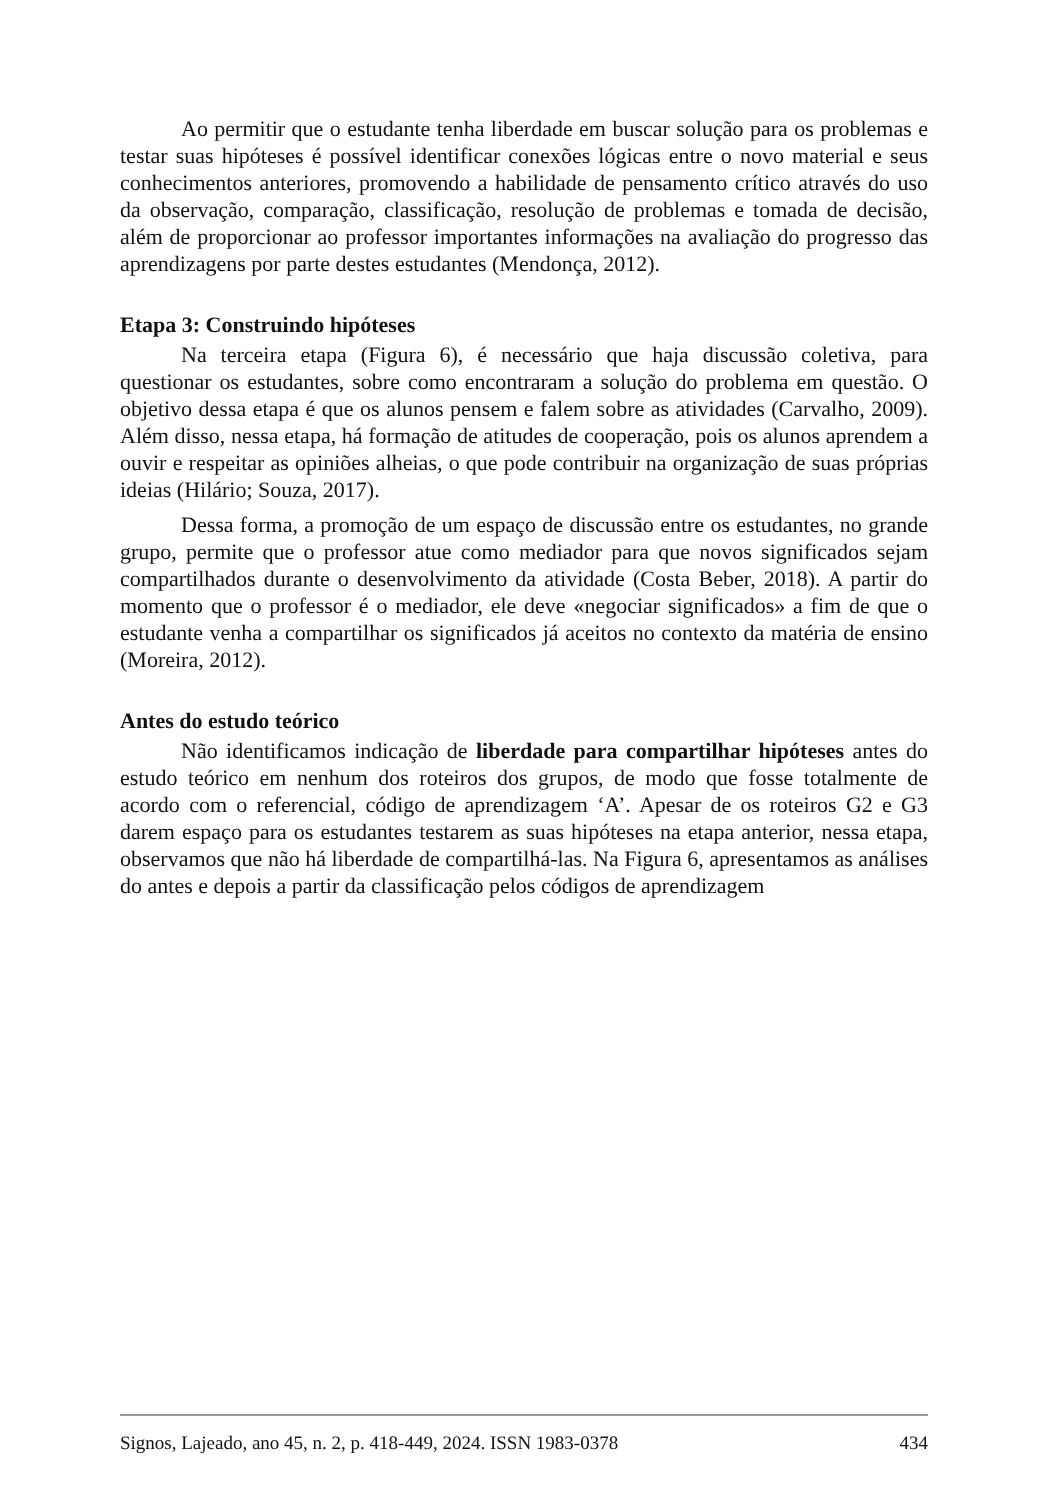Ao permitir que o estudante tenha liberdade em buscar solução para os problemas e testar suas hipóteses é possível identificar conexões lógicas entre o novo material e seus conhecimentos anteriores, promovendo a habilidade de pensamento crítico através do uso da observação, comparação, classificação, resolução de problemas e tomada de decisão, além de proporcionar ao professor importantes informações na avaliação do progresso das aprendizagens por parte destes estudantes (Mendonça, 2012).
Etapa 3: Construindo hipóteses
Na terceira etapa (Figura 6), é necessário que haja discussão coletiva, para questionar os estudantes, sobre como encontraram a solução do problema em questão. O objetivo dessa etapa é que os alunos pensem e falem sobre as atividades (Carvalho, 2009). Além disso, nessa etapa, há formação de atitudes de cooperação, pois os alunos aprendem a ouvir e respeitar as opiniões alheias, o que pode contribuir na organização de suas próprias ideias (Hilário; Souza, 2017).
Dessa forma, a promoção de um espaço de discussão entre os estudantes, no grande grupo, permite que o professor atue como mediador para que novos significados sejam compartilhados durante o desenvolvimento da atividade (Costa Beber, 2018). A partir do momento que o professor é o mediador, ele deve «negociar significados» a fim de que o estudante venha a compartilhar os significados já aceitos no contexto da matéria de ensino (Moreira, 2012).
Antes do estudo teórico
Não identificamos indicação de liberdade para compartilhar hipóteses antes do estudo teórico em nenhum dos roteiros dos grupos, de modo que fosse totalmente de acordo com o referencial, código de aprendizagem ‘A’. Apesar de os roteiros G2 e G3 darem espaço para os estudantes testarem as suas hipóteses na etapa anterior, nessa etapa, observamos que não há liberdade de compartilhá-las. Na Figura 6, apresentamos as análises do antes e depois a partir da classificação pelos códigos de aprendizagem
Signos, Lajeado, ano 45, n. 2, p. 418-449, 2024. ISSN 1983-0378 434